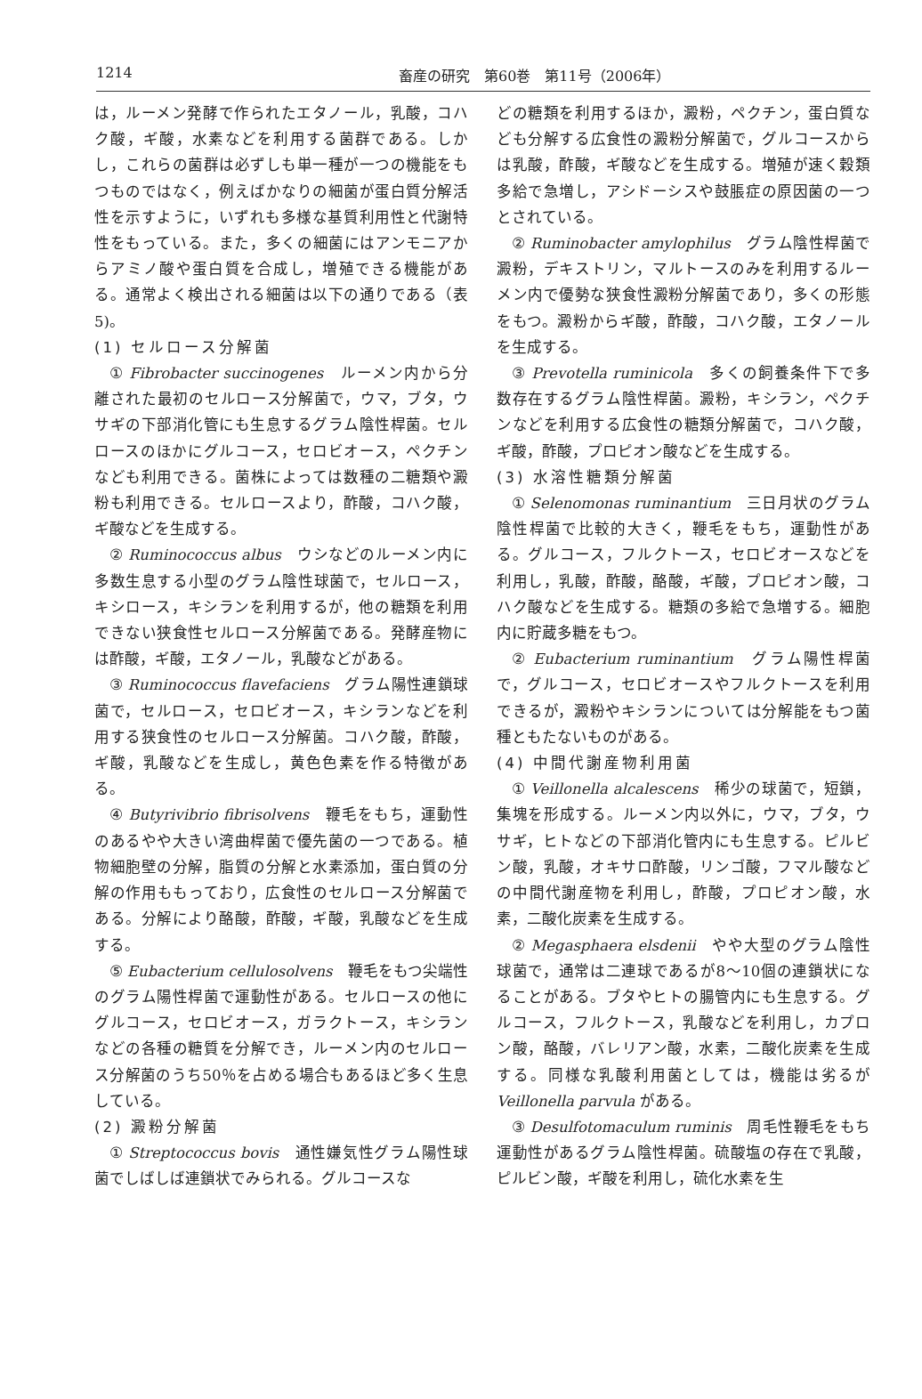1214 畜産の研究　第60巻　第11号（2006年）
は，ルーメン発酵で作られたエタノール，乳酸，コハク酸，ギ酸，水素などを利用する菌群である。しかし，これらの菌群は必ずしも単一種が一つの機能をもつものではなく，例えばかなりの細菌が蛋白質分解活性を示すように，いずれも多様な基質利用性と代謝特性をもっている。また，多くの細菌にはアンモニアからアミノ酸や蛋白質を合成し，増殖できる機能がある。通常よく検出される細菌は以下の通りである（表5)。
(1) セルロース分解菌
① Fibrobacter succinogenes　ルーメン内から分離された最初のセルロース分解菌で，ウマ，ブタ，ウサギの下部消化管にも生息するグラム陰性桿菌。セルロースのほかにグルコース，セロビオース，ペクチンなども利用できる。菌株によっては数種の二糖類や澱粉も利用できる。セルロースより，酢酸，コハク酸，ギ酸などを生成する。
② Ruminococcus albus　ウシなどのルーメン内に多数生息する小型のグラム陰性球菌で，セルロース，キシロース，キシランを利用するが，他の糖類を利用できない狭食性セルロース分解菌である。発酵産物には酢酸，ギ酸，エタノール，乳酸などがある。
③ Ruminococcus flavefaciens　グラム陽性連鎖球菌で，セルロース，セロビオース，キシランなどを利用する狭食性のセルロース分解菌。コハク酸，酢酸，ギ酸，乳酸などを生成し，黄色色素を作る特徴がある。
④ Butyrivibrio fibrisolvens　鞭毛をもち，運動性のあるやや大きい湾曲桿菌で優先菌の一つである。植物細胞壁の分解，脂質の分解と水素添加，蛋白質の分解の作用ももっており，広食性のセルロース分解菌である。分解により酪酸，酢酸，ギ酸，乳酸などを生成する。
⑤ Eubacterium cellulosolvens　鞭毛をもつ尖端性のグラム陽性桿菌で運動性がある。セルロースの他にグルコース，セロビオース，ガラクトース，キシランなどの各種の糖質を分解でき，ルーメン内のセルロース分解菌のうち50％を占める場合もあるほど多く生息している。
(2) 澱粉分解菌
① Streptococcus bovis　通性嫌気性グラム陽性球菌でしばしば連鎖状でみられる。グルコースな
どの糖類を利用するほか，澱粉，ペクチン，蛋白質なども分解する広食性の澱粉分解菌で，グルコースからは乳酸，酢酸，ギ酸などを生成する。増殖が速く穀類多給で急増し，アシドーシスや鼓脹症の原因菌の一つとされている。
② Ruminobacter amylophilus　グラム陰性桿菌で澱粉，デキストリン，マルトースのみを利用するルーメン内で優勢な狭食性澱粉分解菌であり，多くの形態をもつ。澱粉からギ酸，酢酸，コハク酸，エタノールを生成する。
③ Prevotella ruminicola　多くの飼養条件下で多数存在するグラム陰性桿菌。澱粉，キシラン，ペクチンなどを利用する広食性の糖類分解菌で，コハク酸，ギ酸，酢酸，プロピオン酸などを生成する。
(3) 水溶性糖類分解菌
① Selenomonas ruminantium　三日月状のグラム陰性桿菌で比較的大きく，鞭毛をもち，運動性がある。グルコース，フルクトース，セロビオースなどを利用し，乳酸，酢酸，酪酸，ギ酸，プロピオン酸，コハク酸などを生成する。糖類の多給で急増する。細胞内に貯蔵多糖をもつ。
② Eubacterium ruminantium　グラム陽性桿菌で，グルコース，セロビオースやフルクトースを利用できるが，澱粉やキシランについては分解能をもつ菌種ともたないものがある。
(4) 中間代謝産物利用菌
① Veillonella alcalescens　稀少の球菌で，短鎖，集塊を形成する。ルーメン内以外に，ウマ，ブタ，ウサギ，ヒトなどの下部消化管内にも生息する。ピルビン酸，乳酸，オキサロ酢酸，リンゴ酸，フマル酸などの中間代謝産物を利用し，酢酸，プロピオン酸，水素，二酸化炭素を生成する。
② Megasphaera elsdenii　やや大型のグラム陰性球菌で，通常は二連球であるが8〜10個の連鎖状になることがある。ブタやヒトの腸管内にも生息する。グルコース，フルクトース，乳酸などを利用し，カプロン酸，酪酸，バレリアン酸，水素，二酸化炭素を生成する。同様な乳酸利用菌としては，機能は劣るが Veillonella parvula がある。
③ Desulfotomaculum ruminis　周毛性鞭毛をもち運動性があるグラム陰性桿菌。硫酸塩の存在で乳酸，ピルビン酸，ギ酸を利用し，硫化水素を生